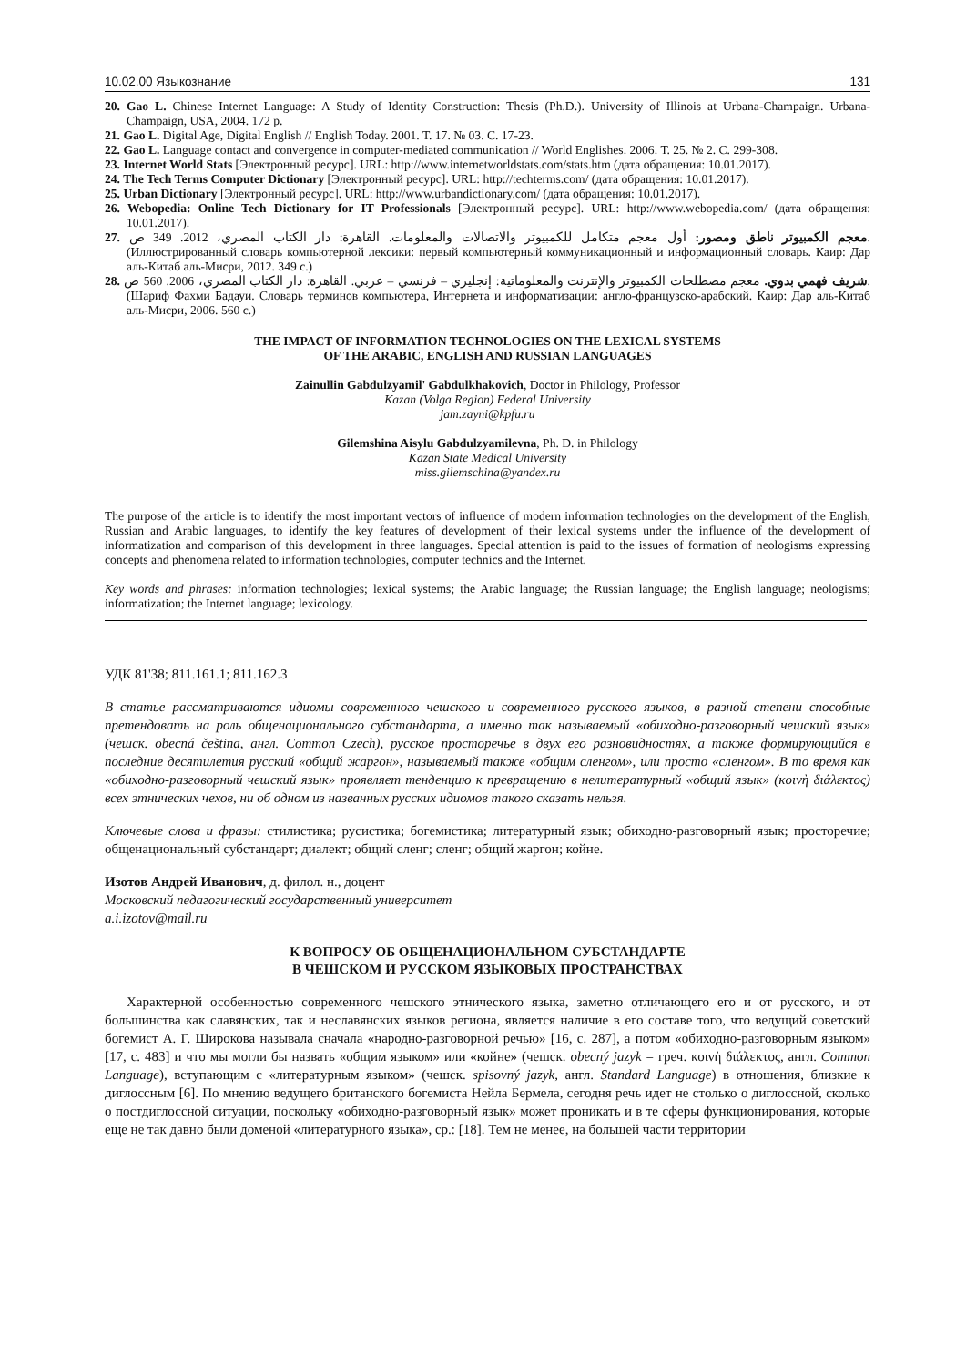10.02.00 Языкознание 131
20. Gao L. Chinese Internet Language: A Study of Identity Construction: Thesis (Ph.D.). University of Illinois at Urbana-Champaign. Urbana-Champaign, USA, 2004. 172 p.
21. Gao L. Digital Age, Digital English // English Today. 2001. Т. 17. № 03. С. 17-23.
22. Gao L. Language contact and convergence in computer-mediated communication // World Englishes. 2006. Т. 25. № 2. С. 299-308.
23. Internet World Stats [Электронный ресурс]. URL: http://www.internetworldstats.com/stats.htm (дата обращения: 10.01.2017).
24. The Tech Terms Computer Dictionary [Электронный ресурс]. URL: http://techterms.com/ (дата обращения: 10.01.2017).
25. Urban Dictionary [Электронный ресурс]. URL: http://www.urbandictionary.com/ (дата обращения: 10.01.2017).
26. Webopedia: Online Tech Dictionary for IT Professionals [Электронный ресурс]. URL: http://www.webopedia.com/ (дата обращения: 10.01.2017).
27. معجم الكمبيوتر ناطق ومصور: أول معجم متكامل للكمبيوتر والاتصالات والمعلومات. القاهرة: دار الكتاب المصري، 2012. 349 ص. (Иллюстрированный словарь компьютерной лексики: первый компьютерный коммуникационный и информационный словарь. Каир: Дар аль-Китаб аль-Мисри, 2012. 349 с.)
28. شريف فهمي بدوي. معجم مصطلحات الكمبيوتر والإنترنت والمعلوماتية: إنجليزي – فرنسي – عربي. القاهرة: دار الكتاب المصري، 2006. 560 ص. (Шариф Фахми Бадауи. Словарь терминов компьютера, Интернета и информатизации: англо-французско-арабский. Каир: Дар аль-Китаб аль-Мисри, 2006. 560 с.)
THE IMPACT OF INFORMATION TECHNOLOGIES ON THE LEXICAL SYSTEMS
OF THE ARABIC, ENGLISH AND RUSSIAN LANGUAGES
Zainullin Gabdulzyamil' Gabdulkhakovich, Doctor in Philology, Professor
Kazan (Volga Region) Federal University
jam.zayni@kpfu.ru
Gilemshina Aisylu Gabdulzyamilevna, Ph. D. in Philology
Kazan State Medical University
miss.gilemschina@yandex.ru
The purpose of the article is to identify the most important vectors of influence of modern information technologies on the development of the English, Russian and Arabic languages, to identify the key features of development of their lexical systems under the influence of the development of informatization and comparison of this development in three languages. Special attention is paid to the issues of formation of neologisms expressing concepts and phenomena related to information technologies, computer technics and the Internet.
Key words and phrases: information technologies; lexical systems; the Arabic language; the Russian language; the English language; neologisms; informatization; the Internet language; lexicology.
УДК 81'38; 811.161.1; 811.162.3
В статье рассматриваются идиомы современного чешского и современного русского языков, в разной степени способные претендовать на роль общенационального субстандарта, а именно так называемый «обиходно-разговорный чешский язык» (чешск. obecná čeština, англ. Common Czech), русское просторечье в двух его разновидностях, а также формирующийся в последние десятилетия русский «общий жаргон», называемый также «общим сленгом», или просто «сленгом». В то время как «обиходно-разговорный чешский язык» проявляет тенденцию к превращению в нелитературный «общий язык» (κοινὴ διάλεκτος) всех этнических чехов, ни об одном из названных русских идиомов такого сказать нельзя.
Ключевые слова и фразы: стилистика; русистика; богемистика; литературный язык; обиходно-разговорный язык; просторечие; общенациональный субстандарт; диалект; общий сленг; сленг; общий жаргон; койне.
Изотов Андрей Иванович, д. филол. н., доцент
Московский педагогический государственный университет
a.i.izotov@mail.ru
К ВОПРОСУ ОБ ОБЩЕНАЦИОНАЛЬНОМ СУБСТАНДАРТЕ
В ЧЕШСКОМ И РУССКОМ ЯЗЫКОВЫХ ПРОСТРАНСТВАХ
Характерной особенностью современного чешского этнического языка, заметно отличающего его и от русского, и от большинства как славянских, так и неславянских языков региона, является наличие в его составе того, что ведущий советский богемист А. Г. Широкова называла сначала «народно-разговорной речью» [16, с. 287], а потом «обиходно-разговорным языком» [17, с. 483] и что мы могли бы назвать «общим языком» или «койне» (чешск. obecný jazyk = греч. κοινὴ διάλεκτος, англ. Common Language), вступающим с «литературным языком» (чешск. spisovný jazyk, англ. Standard Language) в отношения, близкие к диглоссным [6]. По мнению ведущего британского богемиста Нейла Бермела, сегодня речь идет не столько о диглоссной, сколько о постдиглоссной ситуации, поскольку «обиходно-разговорный язык» может проникать и в те сферы функционирования, которые еще не так давно были доменой «литературного языка», ср.: [18]. Тем не менее, на большей части территории